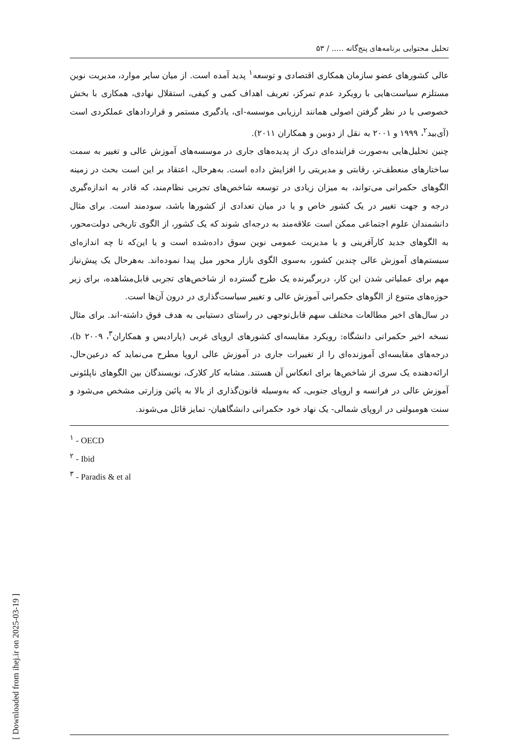[ Downloaded from ihej.ir on 2025-03-19 ]
تحلیل محتوایی برنامه‌های پنج‌گانه ..... / ۵۳
عالی کشورهای عضو سازمان همکاری اقتصادی و توسعه<sup>۱</sup> پدید آمده است. از میان سایر موارد، مدیریت نوین مستلزم سیاست‌هایی با رویکرد عدم تمرکز، تعریف اهداف کمی و کیفی، استقلال نهادی، همکاری با بخش خصوصی با در نظر گرفتن اصولی همانند ارزیابی موسسه-ای، یادگیری مستمر و قراردادهای عملکردی است (آی‌بید<sup>۲</sup>، ۱۹۹۹ و ۲۰۰۱ به نقل از دوبین و همکاران ۲۰۱۱).
چنین تحلیل‌هایی به‌صورت فزاینده‌ای درک از پدیده‌های جاری در موسسه‌های آموزش عالی و تغییر به سمت ساختارهای منعطف‌تر، رقابتی و مدیریتی را افزایش داده است. به‌هرحال، اعتقاد بر این است بحث در زمینه الگوهای حکمرانی می‌تواند، به میزان زیادی در توسعه شاخص‌های تجربی نظام‌مند، که قادر به اندازه‌گیری درجه و جهت تغییر در یک کشور خاص و یا در میان تعدادی از کشورها باشد، سودمند است. برای مثال دانشمندان علوم اجتماعی ممکن است علاقه‌مند به درجه‌ای شوند که یک کشور، از الگوی تاریخی دولت‌محور، به الگوهای جدید کارآفرینی و یا مدیریت عمومی نوین سوق داده‌شده است و یا این‌که تا چه اندازه‌ای سیستم‌های آموزش عالی چندین کشور، به‌سوی الگوی بازار محور میل پیدا نموده‌اند. به‌هرحال یک پیش‌نیاز مهم برای عملیاتی شدن این کار، دربرگیرنده یک طرح گسترده از شاخص‌های تجربی قابل‌مشاهده، برای زیر حوزه‌های متنوع از الگوهای حکمرانی آموزش عالی و تغییر سیاست‌گذاری در درون آن‌ها است.
در سال‌های اخیر مطالعات مختلف سهم قابل‌توجهی در راستای دستیابی به هدف فوق داشته-اند. برای مثال نسخه اخیر حکمرانی دانشگاه: رویکرد مقایسه‌ای کشورهای اروپای غربی (پارادیس و همکاران<sup>۳</sup>، b ۲۰۰۹)، درجه‌های مقایسه‌ای آموزنده‌ای را از تغییرات جاری در آموزش عالی اروپا مطرح می‌نماید که درعین‌حال، ارائه‌دهنده یک سری از شاخص‌ها برای انعکاس آن هستند. مشابه کار کلارک، نویسندگان بین الگوهای ناپلئونی آموزش عالی در فرانسه و اروپای جنوبی، که به‌وسیله قانون‌گذاری از بالا به پائین وزارتی مشخص می‌شود و سنت هومبولتی در اروپای شمالی- یک نهاد خود حکمرانی دانشگاهیان- تمایز قائل می‌شوند.
<sup>۱</sup> - OECD
<sup>۲</sup> - Ibid
<sup>۳</sup> - Paradis & et al